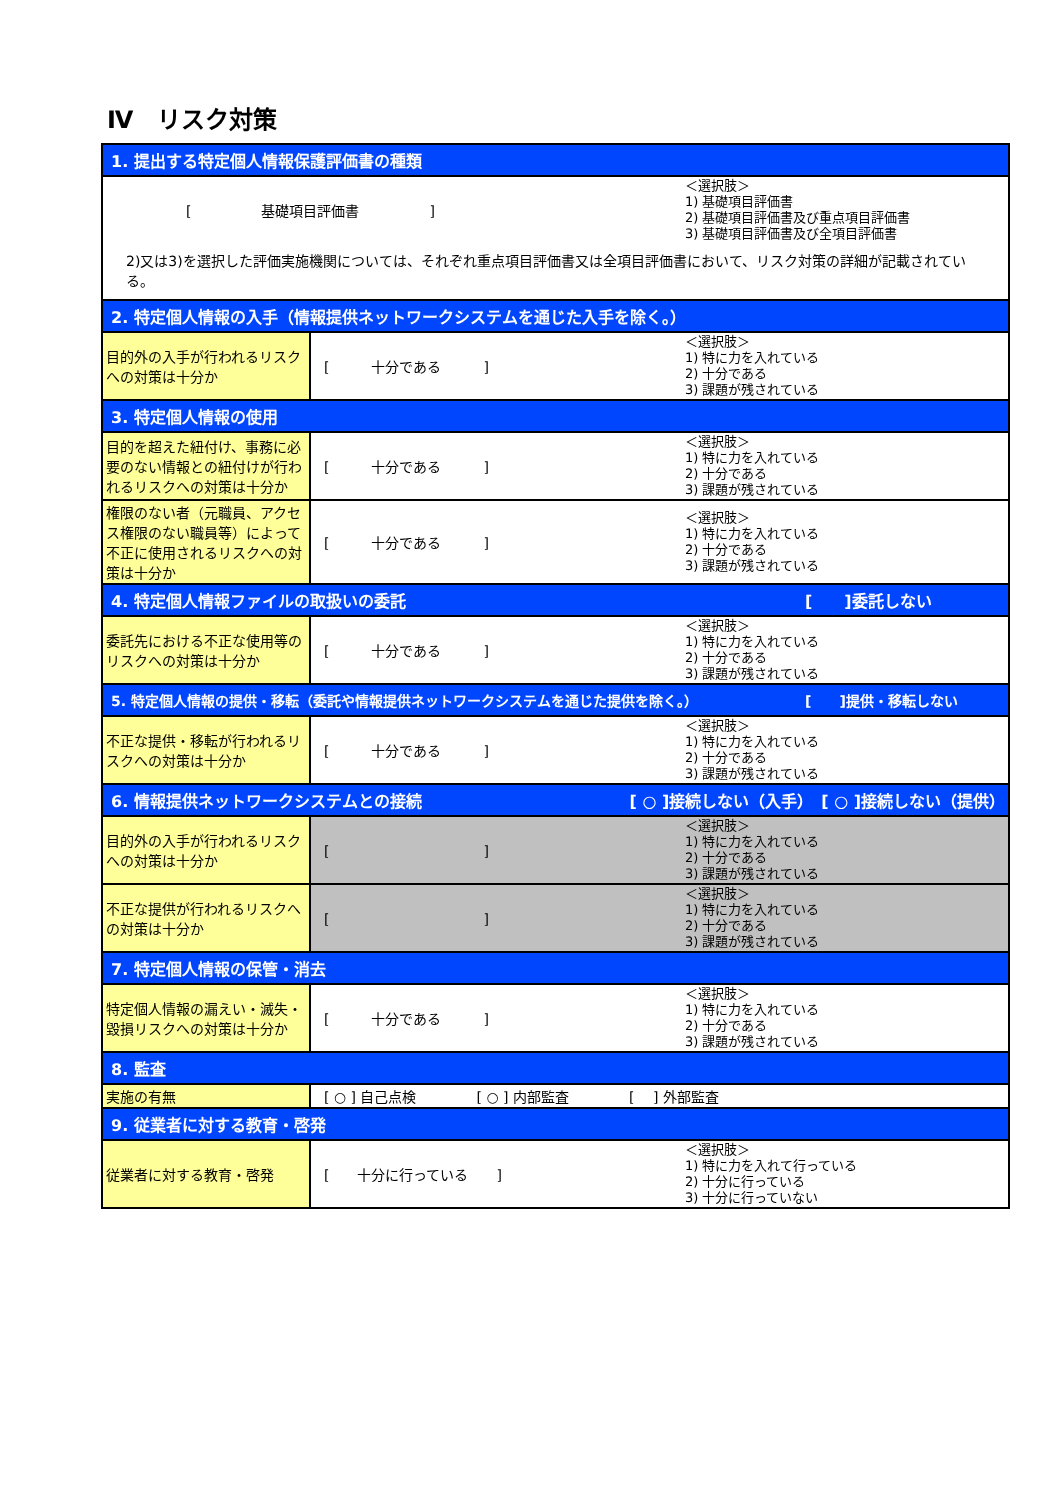Ⅳ　リスク対策
| 1. 提出する特定個人情報保護評価書の種類 | |
| [ 基礎項目評価書 ] ＜選択肢＞ 1) 基礎項目評価書 2) 基礎項目評価書及び重点項目評価書 3) 基礎項目評価書及び全項目評価書 2)又は3)を選択した評価実施機関については、それぞれ重点項目評価書又は全項目評価書において、リスク対策の詳細が記載されている。 | |
| 2. 特定個人情報の入手（情報提供ネットワークシステムを通じた入手を除く。） | |
| 目的外の入手が行われるリスクへの対策は十分か | [ 十分である ] ＜選択肢＞ 1) 特に力を入れている 2) 十分である 3) 課題が残されている |
| 3. 特定個人情報の使用 | |
| 目的を超えた紐付け、事務に必要のない情報との紐付けが行われるリスクへの対策は十分か | [ 十分である ] ＜選択肢＞ 1) 特に力を入れている 2) 十分である 3) 課題が残されている |
| 権限のない者（元職員、アクセス権限のない職員等）によって不正に使用されるリスクへの対策は十分か | [ 十分である ] ＜選択肢＞ 1) 特に力を入れている 2) 十分である 3) 課題が残されている |
| 4. 特定個人情報ファイルの取扱いの委託 [ ]委託しない | |
| 委託先における不正な使用等のリスクへの対策は十分か | [ 十分である ] ＜選択肢＞ 1) 特に力を入れている 2) 十分である 3) 課題が残されている |
| 5. 特定個人情報の提供・移転（委託や情報提供ネットワークシステムを通じた提供を除く。） [ ]提供・移転しない | |
| 不正な提供・移転が行われるリスクへの対策は十分か | [ 十分である ] ＜選択肢＞ 1) 特に力を入れている 2) 十分である 3) 課題が残されている |
| 6. 情報提供ネットワークシステムとの接続 [ ○ ]接続しない（入手） [ ○ ]接続しない（提供） | |
| 目的外の入手が行われるリスクへの対策は十分か | [ ] ＜選択肢＞ 1) 特に力を入れている 2) 十分である 3) 課題が残されている |
| 不正な提供が行われるリスクへの対策は十分か | [ ] ＜選択肢＞ 1) 特に力を入れている 2) 十分である 3) 課題が残されている |
| 7. 特定個人情報の保管・消去 | |
| 特定個人情報の漏えい・滅失・毀損リスクへの対策は十分か | [ 十分である ] ＜選択肢＞ 1) 特に力を入れている 2) 十分である 3) 課題が残されている |
| 8. 監査 | |
| 実施の有無 | [ ○ ] 自己点検 [ ○ ] 内部監査 [ ] 外部監査 |
| 9. 従業者に対する教育・啓発 | |
| 従業者に対する教育・啓発 | [ 十分に行っている ] ＜選択肢＞ 1) 特に力を入れて行っている 2) 十分に行っている 3) 十分に行っていない |